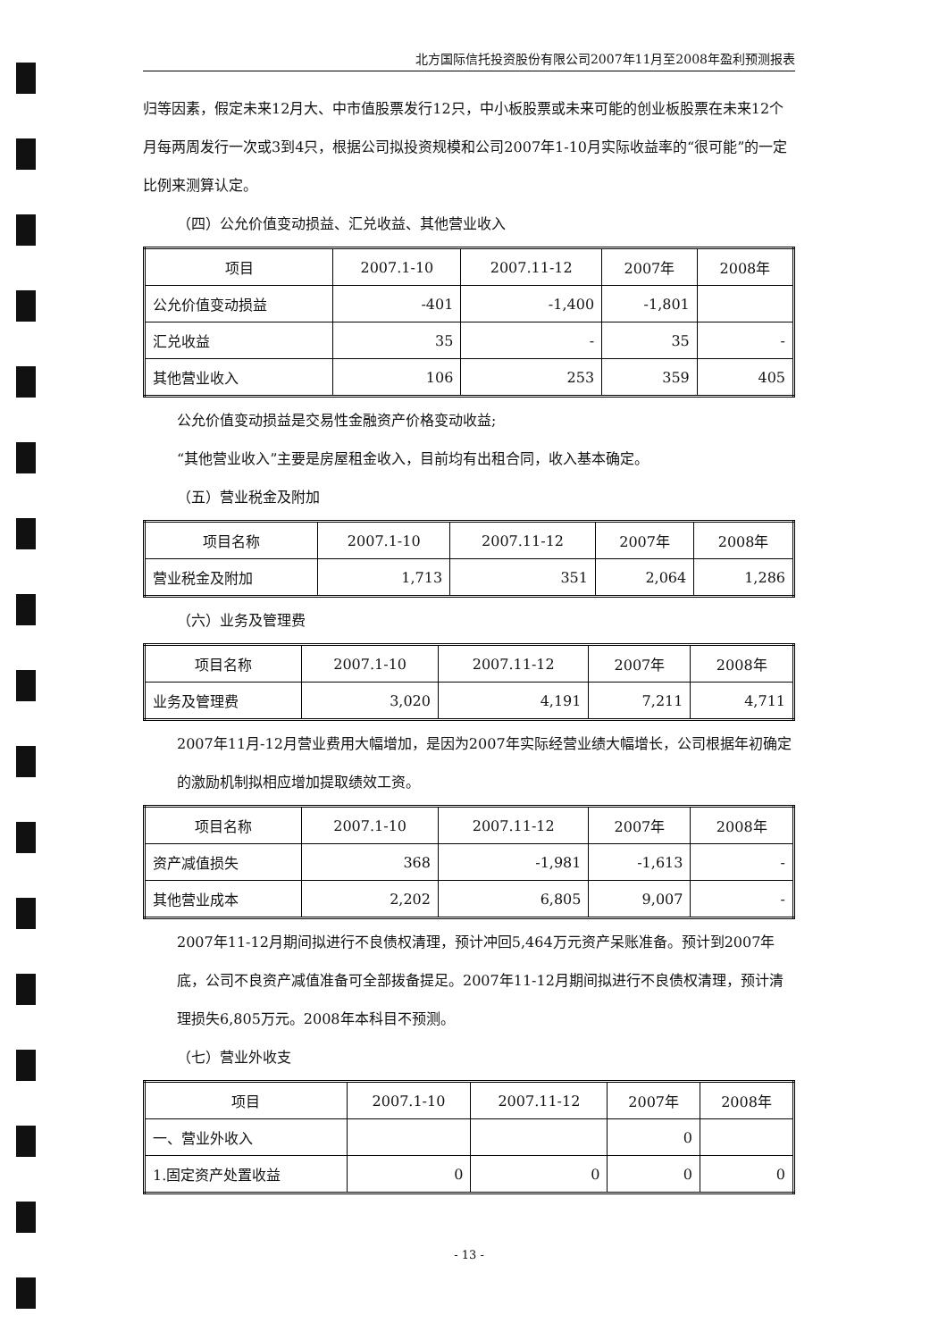北方国际信托投资股份有限公司2007年11月至2008年盈利预测报表
归等因素，假定未来12月大、中市值股票发行12只，中小板股票或未来可能的创业板股票在未来12个月每两周发行一次或3到4只，根据公司拟投资规模和公司2007年1-10月实际收益率的“很可能”的一定比例来测算认定。
（四）公允价值变动损益、汇兑收益、其他营业收入
| 项目 | 2007.1-10 | 2007.11-12 | 2007年 | 2008年 |
| --- | --- | --- | --- | --- |
| 公允价值变动损益 | -401 | -1,400 | -1,801 | |
| 汇兑收益 | 35 | - | 35 | - |
| 其他营业收入 | 106 | 253 | 359 | 405 |
公允价值变动损益是交易性金融资产价格变动收益;
“其他营业收入”主要是房屋租金收入，目前均有出租合同，收入基本确定。
（五）营业税金及附加
| 项目名称 | 2007.1-10 | 2007.11-12 | 2007年 | 2008年 |
| --- | --- | --- | --- | --- |
| 营业税金及附加 | 1,713 | 351 | 2,064 | 1,286 |
（六）业务及管理费
| 项目名称 | 2007.1-10 | 2007.11-12 | 2007年 | 2008年 |
| --- | --- | --- | --- | --- |
| 业务及管理费 | 3,020 | 4,191 | 7,211 | 4,711 |
2007年11月-12月营业费用大幅增加，是因为2007年实际经营业绩大幅增长，公司根据年初确定的激励机制拟相应增加提取绩效工资。
| 项目名称 | 2007.1-10 | 2007.11-12 | 2007年 | 2008年 |
| --- | --- | --- | --- | --- |
| 资产减值损失 | 368 | -1,981 | -1,613 | - |
| 其他营业成本 | 2,202 | 6,805 | 9,007 | - |
2007年11-12月期间拟进行不良债权清理，预计冲回5,464万元资产呆账准备。预计到2007年底，公司不良资产减值准备可全部拨备提足。2007年11-12月期间拟进行不良债权清理，预计清理损失6,805万元。2008年本科目不预测。
（七）营业外收支
| 项目 | 2007.1-10 | 2007.11-12 | 2007年 | 2008年 |
| --- | --- | --- | --- | --- |
| 一、营业外收入 | | | 0 | |
| 1.固定资产处置收益 | 0 | 0 | 0 | 0 |
- 13 -